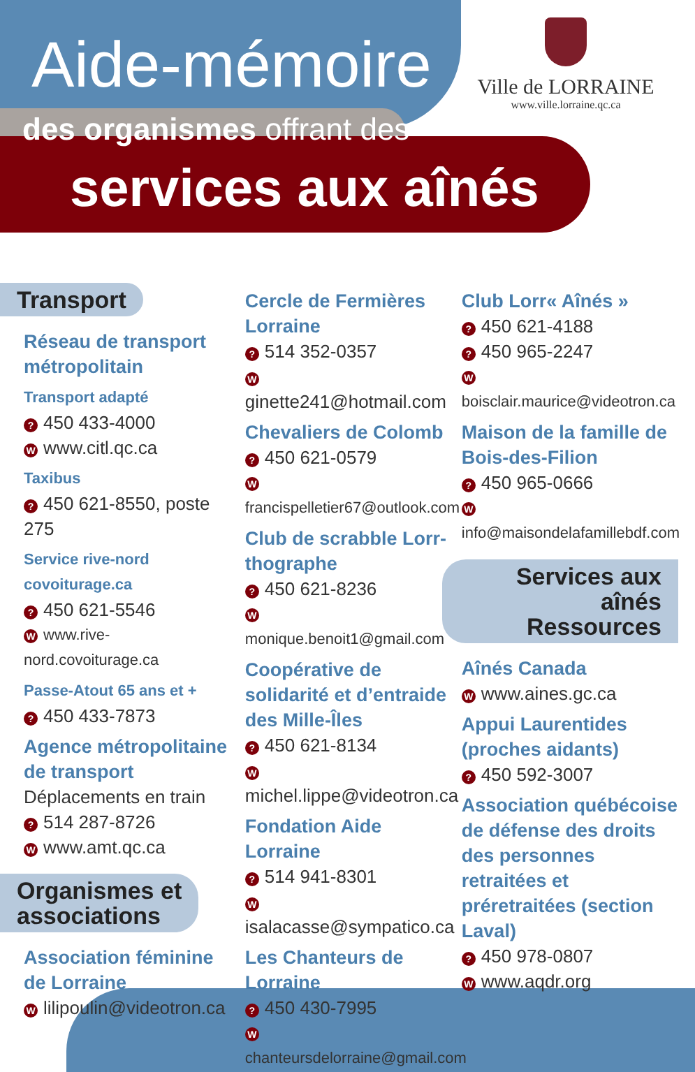Aide-mémoire
des organismes offrant des
services aux aînés
Ville de LORRAINE
www.ville.lorraine.qc.ca
Transport
Réseau de transport métropolitain
Transport adapté
? 450 433-4000
Wwww.citl.qc.ca
Taxibus
? 450 621-8550, poste 275
Service rive-nord covoiturage.ca
? 450 621-5546
Wwww.rive-nord.covoiturage.ca
Passe-Atout 65 ans et +
? 450 433-7873
Agence métropolitaine de transport
Déplacements en train
? 514 287-8726
Wwww.amt.qc.ca
Organismes et
associations
Association féminine de Lorraine
Wlilipoulin@videotron.ca
Cercle de Fermières Lorraine
? 514 352-0357
Wginette241@hotmail.com
Chevaliers de Colomb
? 450 621-0579
Wfrancispelletier67@outlook.com
Club de scrabble Lorr-thographe
? 450 621-8236
Wmonique.benoit1@gmail.com
Coopérative de solidarité et d’entraide des Mille-Îles
? 450 621-8134
Wmichel.lippe@videotron.ca
Fondation Aide Lorraine
? 514 941-8301
Wisalacasse@sympatico.ca
Les Chanteurs de Lorraine
? 450 430-7995
Wchanteursdelorraine@gmail.com
Club Lorr« Aînés »
? 450 621-4188
? 450 965-2247
Wboisclair.maurice@videotron.ca
Maison de la famille de Bois-des-Filion
? 450 965-0666
Winfo@maisondelafamillebdf.com
Services aux aînés
Ressources
Aînés Canada
Wwww.aines.gc.ca
Appui Laurentides (proches aidants)
? 450 592-3007
Association québécoise de défense des droits des personnes retraitées et préretraitées (section Laval)
? 450 978-0807
Wwww.aqdr.org